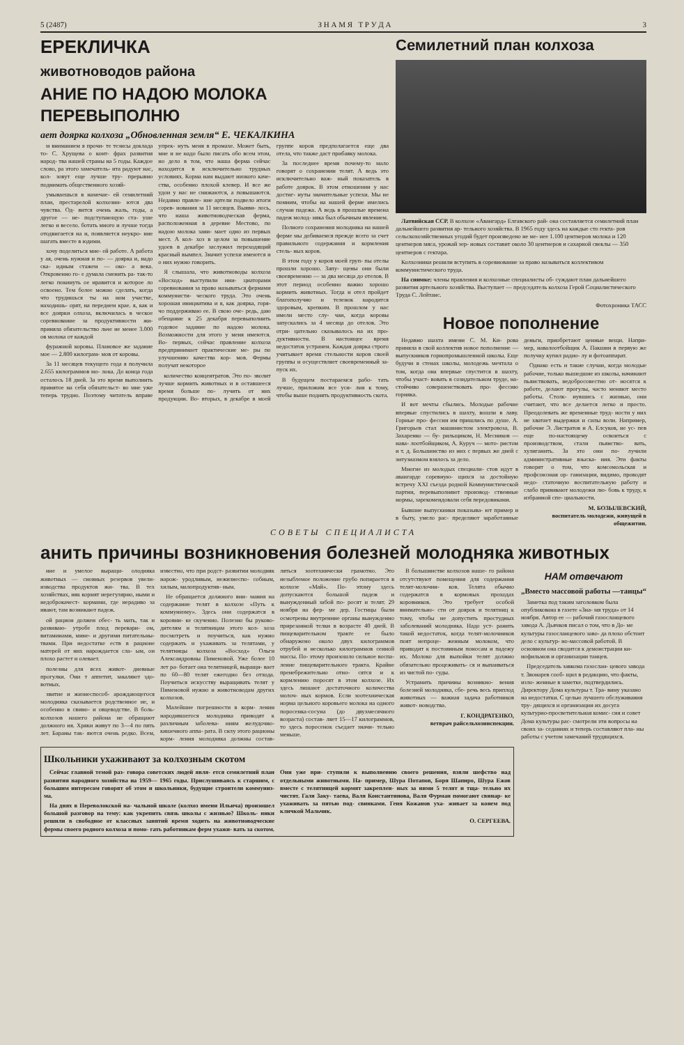5 (2487) З Н А М Я Т Р У Д А 3
ЕРЕКЛИЧКА
животноводов района
АНИЕ ПО НАДОЮ МОЛОКА ПЕРЕВЫПОЛНЮ
ает доярка колхоза „Обновленная земля“ Е. ЧЕКАЛКИНА
м вниманием я прочи- те тезисы доклада то- С. Хрущева о конт- фрах развития народ- тва нашей страны на 5 годы. Каждое слово, ра этого замечатель- нта радуют нас, кол- зовут еще лучше тру- прерывно поднимать общественного хозяй-
умываешься в намечае- ей семилетний план, престарелой колхозни- ются два чувства. Од- вится очень жаль, годы, а другое — не- подступающую ста- уше легко и весело. ботать много и лучше тогда отодвигается на н, появляется неукро- ние шагать вместе в юдими.
хочу поделиться мне- ей работе. А работа у ая, очень нужная и по- — доярка и, надо ска- идным стажем — око- а века. Откровенно го- е думала сменить ра- так-то легко покинуть ое нравится и которое ло освоено. Тем более можно сделать, когда что трудишься ты на ном участке, находишь- орят, на переднем крае. я, как и все доярки олхоза, включилась в ческое соревнование за продуктивности жи- приняла обязательство льче не менее 3.000 ов молока от каждой
фуражной коровы. Плановое же задание мое — 2.800 килограм- мов от коровы.
За 11 месяцев текущего года я получила 2.655 килограммов мо- лока. До конца года осталось 18 дней. За это время выполнить принятое на себя обязательст- во мне уже теперь трудно. Поэтому читатель вправе упрек- нуть меня в промахе. Может быть, мне и не надо было писать обо всем этом, но дело в том, что наша ферма сейчас находится в исключительно трудных условиях. Корма нам выдают низкого каче- ства, особенно плохой клевер. И все же удои у нас не снижаются, а повышаются. Недавно правле- ние артели подвело итоги сорев- нования за 11 месяцев. Выяви- лось, что наша животноводческая ферма, расположенная в деревне Местово, по надою молока зани- мает одно из первых мест. А кол- хоз в целом за повышение удоев в декабре заслужил переходящий красный вымпел. Значит успехи имеются и о них нужно говорить.
Я слышала, что животноводы колхоза «Восход» выступили ини- циаторами соревнования за право называться фермами коммунисти- ческого труда. Это очень хорошая инициатива и я, как доярка, горя- чо поддерживаю ее. В свою оче- редь, даю обещание к 25 декабря перевыполнить годовое задание по надою молока. Возможности для этого у меня имеются. Во- первых, сейчас правление колхоза предпринимает практические ме- ры по улучшению качества кор- мов. Фермы получат некоторое
количество концентратов. Это по- зволит лучше кормить животных и в оставшееся время больше по- лучить от них продукции. Во- вторых, в декабре в моей группе коров предполагается еще два отела, что также даст прибавку молока.
За последнее время почему-то мало говорят о сохранении телят. А ведь это исключительно важ- ный показатель в работе доярок. В этом отношении у нас достиг- нуты значительные успехи. Мы не помним, чтобы на нашей ферме имелись случаи падежа. А ведь в прошлые времена падеж молод- няка был обычным явлением.
Полного сохранения молодняка на нашей ферме мы добиваемся прежде всего за счет правильного содержания и кормления стель- ных коров.
В этом году у коров моей груп- пы отелы прошли хорошо. Запу- щены они были своевременно — за два месяца до отелов. В этот период особенно важно хорошо кормить животных. Тогда и отел пройдет благополучно и теленок народится здоровым, крепким. В прошлом у нас имели место слу- чаи, когда коровы запускались за 4 месяца до отелов. Это отри- цательно сказывалось на их про- дуктивности. В настоящее время недостаток устранен. Каждая доярка строго учитывает время стельности коров своей группы и осуществляет своевременный за- пуск их.
В будущем постараемся рабо- тать лучше, приложим все уси- лия к тому, чтобы выше поднять продуктивность скота.
Семилетний план колхоза
Латвийская ССР. В колхозе «Авангард» Елгавского рай- она составляется семилетний план дальнейшего развития ар- тельного хозяйства. В 1965 году здесь на каждые сто гекта- ров сельскохозяйственных угодий будет произведено не ме- нее 1.100 центнеров молока и 120 центнеров мяса, урожай зер- новых составит около 30 центнеров и сахарной свеклы — 350 центнеров с гектара.
Колхозники решили вступить в соревнование за право называться коллективом коммунистического труда.
На снимке: члены правления и колхозные специалисты об- суждают план дальнейшего развития артельного хозяйства. Выступает — председатель колхоза Герой Социалистического Труда С. Лейтанс.
Фотохроника ТАСС
Новое пополнение
Недавно шахта имени С. М. Ки- рова приняла в свой коллектив новое пополнение — выпускников горнопромышленной школы. Еще будучи в стенах школы, молодежь мечтала о том, когда она впервые спустится в шахту, чтобы участ- вовать в созидательном труде, на- стойчиво совершенствовать про- фессию горняка.
И вот мечты сбылись. Молодые рабочие впервые спустились в шахту, вошли в лаву. Горные про- фессии им пришлись по душе. А. Григорьев стал машинистом электровоза, В. Захаренко — бу- рильщиком, Н. Месников — нава- лоотбойщиком, А. Куруч — мото- ристом и т. д. Большинство из них с первых же дней с энтузиазмом взялось за дело.
Многие из молодых специали- стов идут в авангарде соревную- щихся за достойную встречу XXI съезда родной Коммунистической партии, перевыполняют производ- ственные нормы, зарекомендовали себя передовиками.
Бывшие выпускники показыва- ют пример и в быту, умело рас- пределяют заработанные деньги, приобретают ценные вещи. Напри- мер, навалоотбойщик А. Пакшин в первую же получку купил радио- лу и фотоаппарат.
Однако есть и такие случаи, когда молодые рабочие, только вышедшие из школы, начинают пьянствовать, недобросовестно от- носятся к работе, делают прогулы, часто меняют место работы. Столк- нувшись с жизнью, они считают, что все делается легко и просто. Преодолевать же временные труд- ности у них не хватает выдержки и силы воли. Например, рабочие Э. Листратов и А. Елсуков, не ус- пев еще по-настоящему освоиться с производством, стали пьянство- вать, хулиганить. За это они по- лучили административные взыска- ния. Эти факты говорят о том, что комсомольская и профсоюзная ор- ганизации, видимо, проводят недо- статочную воспитательную работу и слабо прививают молодежи лю- бовь к труду, к избранной спе- циальности.
М. БОЗЫЛЕВСКИЙ,
воспитатель молодежи, живущей в общежитии.
СОВЕТЫ СПЕЦИАЛИСТА
анить причины возникновения болезней молодняка животных
ние и умелое выращи- олодняка животных — сновных резервов увели- изводства продуктов жи- тва. В тех хозяйствах, няк кормят нерегулярно, ными и недоброкачест- кормами, где нерадиво за ивают, там возникают падеж.
ой рацион должен обес- ть мать, так и развиваю- утробе плод перевари- ом, витаминами, мине- и другими питательны- твами. При недостатке еств в рационе матерей от них нарождается сла- ым, он плохо растет и олевает.
полезны для всех живот- дневные прогулки. Они т аппетит, закаляют здо- вотных.
звитие и жизнеспособ- арождающегося молодняка сказывается родственное ие, и особенно в свино- и овцеводстве. В боль- колхозов нашего района не обращают должного ия. Хряки живут по 3—4 по пять лет. Бараны так- яются очень редко. Всем, известно, что при родст- развитии молодняк нарож- уродливым, нежизнеспо- собным, хилым, малопродуктив- ным.
Не обращается должного вни- мания на содержание телят в колхозе «Путь к коммунизму». Здесь они содержатся в коровни- ке скученно. Полезно бы руково- дителям и телятницам этого кол- хоза посмотреть и поучиться, как нужно содержать и ухаживать за телятами, у телятницы колхоза «Восход» Ольги Александровны Пименовой. Уже более 10 лет ра- ботает она телятницей, выращи- вает по 60—80 телят ежегодно без отхода. Поучиться искусству выращивать телят у Пименовой нужно и животноводам других колхозов.
Малейшие погрешности в корм- лении народившегося молодняка приводят к различным заболева- ниям желудочно-кишечного аппа- рата. В силу этого рационы корм- ления молодняка должны состав- ляться зоотехнически грамотно. Это незыблемое положение грубо попирается в колхозе «Май». По- этому здесь допускаются большой падеж и вынужденный забой по- росят и телят. 29 ноября на фер- ме дер. Гостицы были осмотрены внутренние органы вынужденно прирезанной телки в возрасте 40 дней. В пищеварительном тракте ее было обнаружено около двух килограммов отрубей и несколько килограммов сенной массы. По- этому произошло сильное воспа- ление пищеварительного тракта. Крайне пренебрежительно отно- сятся и к кормлению поросят в этом колхозе. Их здесь лишают достаточного количества молоч- ных кормов. Если зоотехническая норма цельного коровьего молока на одного поросенка-сосуна (до двухмесячного возраста) состав- ляет 15—17 килограммов, то здесь поросенок съедает значи- тельно меньше.
В большинстве колхозов наше- го района отсутствуют помещения для содержания телят-молочни- ков. Телята обычно содержатся в кормовых проходах коровников. Это требует особой внимательно- сти от доярок и телятниц к тому, чтобы не допустить простудных заболеваний молодняка. Надо уст- ранить такой недостаток, когда телят-молочников поят непроце- женным молоком, что приводит к постоянным поносам и падежу их. Молоко для выпойки телят должно обязательно процеживать- ся и выпаиваться из чистой по- суды.
Устранить причины возникно- вения болезней молодняка, сбе- речь весь приплод животных — важная задача работников живот- новодства.
Г. КОНДРАТЕНКО,
ветврач райсельхозинспекции.
Школьники ухаживают за колхозным скотом
Сейчас главной темой раз- говора советских людей явля- ется семилетний план развития народного хозяйства на 1959— 1965 годы. Прислушиваясь к старшим, с большим интересом говорят об этом и школьники, будущие строители коммуниз- ма.
На днях в Переволокской на- чальной школе (колхоз имени Ильича) произошел большой разговор на тему: как укрепить связь школы с жизнью? Школь- ники решили в свободное от классных занятий время ходить на животноводческие фермы своего родного колхоза и помо- гать работникам ферм ухажи- вать за скотом. Они уже при- ступили к выполнению своего решения, взяли шефство над отдельными животными. На- пример, Шура Потапов, Боря Шапиро, Шура Ежов вместе с телятницей кормят закреплен- ных за ними 5 телят и тща- тельно их чистят. Галя Заку- таева, Валя Константинова, Валя Фурман помогают свинар- ке ухаживать за пятью под- свинками. Геня Кожанов уха- живает за конем под кличкой Мальчик.
О. СЕРГЕЕВА.
НАМ отвечают
„Вместо массовой работы —танцы“
Заметка под таким заголовком была опубликована в газете «Зна- мя труда» от 14 ноября. Автор ее — рабочий газосланцевого завода А. Дьячков писал о том, что в До- ме культуры газосланцевого заво- да плохо обстоит дело с культур- но-массовой работой. В основном она сводится к демонстрации ки- нофильмов и организации танцев.
Председатель завкома газослан- цевого завода т. Звонарев сооб- щил в редакцию, что факты, изло- женные в заметке, подтвердились. Директору Дома культуры т. Тра- вину указано на недостатки. С целью лучшего обслуживания тру- дящихся и организации их досуга культурно-просветительная комис- сия и совет Дома культуры рас- смотрели эти вопросы на своих за- седаниях и теперь составляют пла- ны работы с учетом замечаний трудящихся.